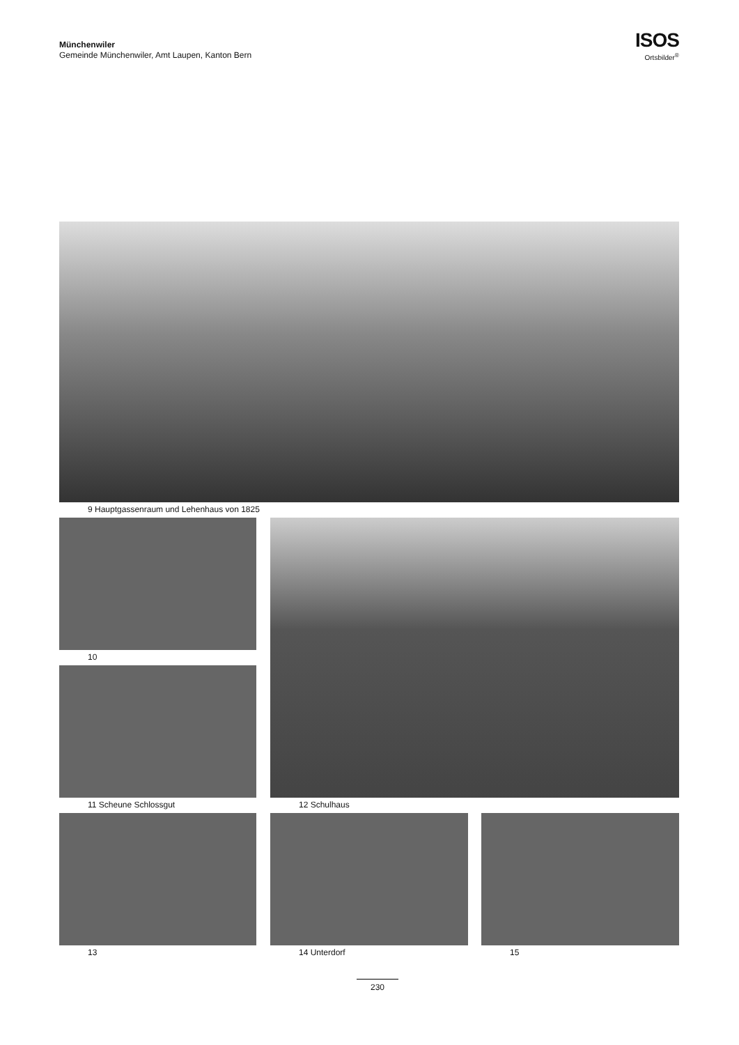Münchenwiler
Gemeinde Münchenwiler, Amt Laupen, Kanton Bern
ISOS
Ortsbilder<sup>®</sup>
9 Hauptgassenraum und Lehenhaus von 1825
10
11 Scheune Schlossgut 12 Schulhaus
13 14 Unterdorf 15
230